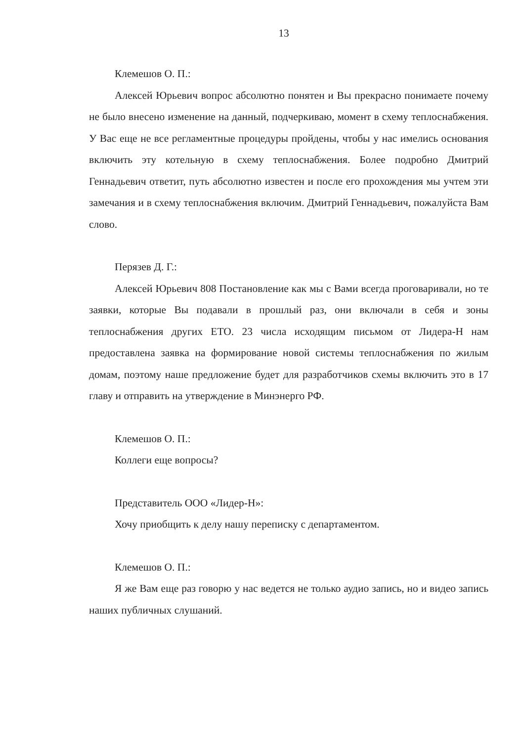13
Клемешов О. П.:
Алексей Юрьевич вопрос абсолютно понятен и Вы прекрасно понимаете почему не было внесено изменение на данный, подчеркиваю, момент в схему теплоснабжения. У Вас еще не все регламентные процедуры пройдены, чтобы у нас имелись основания включить эту котельную в схему теплоснабжения. Более подробно Дмитрий Геннадьевич ответит, путь абсолютно известен и после его прохождения мы учтем эти замечания и в схему теплоснабжения включим. Дмитрий Геннадьевич, пожалуйста Вам слово.
Перязев Д. Г.:
Алексей Юрьевич 808 Постановление как мы с Вами всегда проговаривали, но те заявки, которые Вы подавали в прошлый раз, они включали в себя и зоны теплоснабжения других ЕТО. 23 числа исходящим письмом от Лидера-Н нам предоставлена заявка на формирование новой системы теплоснабжения по жилым домам, поэтому наше предложение будет для разработчиков схемы включить это в 17 главу и отправить на утверждение в Минэнерго РФ.
Клемешов О. П.:
Коллеги еще вопросы?
Представитель ООО «Лидер-Н»:
Хочу приобщить к делу нашу переписку с департаментом.
Клемешов О. П.:
Я же Вам еще раз говорю у нас ведется не только аудио запись, но и видео запись наших публичных слушаний.